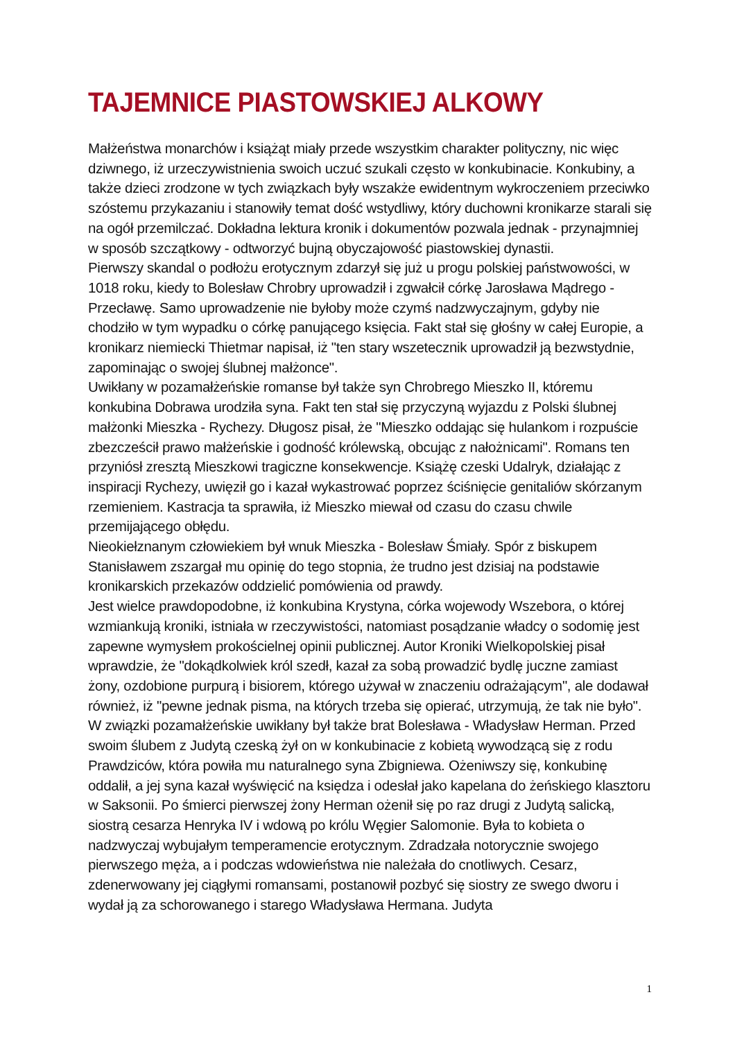TAJEMNICE PIASTOWSKIEJ ALKOWY
Małżeństwa monarchów i książąt miały przede wszystkim charakter polityczny, nic więc dziwnego, iż urzeczywistnienia swoich uczuć szukali często w konkubinacie. Konkubiny, a także dzieci zrodzone w tych związkach były wszakże ewidentnym wykroczeniem przeciwko szóstemu przykazaniu i stanowiły temat dość wstydliwy, który duchowni kronikarze starali się na ogół przemilczać. Dokładna lektura kronik i dokumentów pozwala jednak - przynajmniej w sposób szczątkowy - odtworzyć bujną obyczajowość piastowskiej dynastii.
Pierwszy skandal o podłożu erotycznym zdarzył się już u progu polskiej państwowości, w 1018 roku, kiedy to Bolesław Chrobry uprowadził i zgwałcił córkę Jarosława Mądrego - Przecławę. Samo uprowadzenie nie byłoby może czymś nadzwyczajnym, gdyby nie chodziło w tym wypadku o córkę panującego księcia. Fakt stał się głośny w całej Europie, a kronikarz niemiecki Thietmar napisał, iż "ten stary wszetecznik uprowadził ją bezwstydnie, zapominając o swojej ślubnej małżonce".
Uwikłany w pozamałżeńskie romanse był także syn Chrobrego Mieszko II, któremu konkubina Dobrawa urodziła syna. Fakt ten stał się przyczyną wyjazdu z Polski ślubnej małżonki Mieszka - Rychezy. Długosz pisał, że "Mieszko oddając się hulankom i rozpuście zbezcześcił prawo małżeńskie i godność królewską, obcując z nałożnicami". Romans ten przyniósł zresztą Mieszkowi tragiczne konsekwencje. Książę czeski Udalryk, działając z inspiracji Rychezy, uwięził go i kazał wykastrować poprzez ściśnięcie genitaliów skórzanym rzemieniem. Kastracja ta sprawiła, iż Mieszko miewał od czasu do czasu chwile przemijającego obłędu.
Nieokiełznanym człowiekiem był wnuk Mieszka - Bolesław Śmiały. Spór z biskupem Stanisławem zszargał mu opinię do tego stopnia, że trudno jest dzisiaj na podstawie kronikarskich przekazów oddzielić pomówienia od prawdy.
Jest wielce prawdopodobne, iż konkubina Krystyna, córka wojewody Wszebora, o której wzmiankują kroniki, istniała w rzeczywistości, natomiast posądzanie władcy o sodomię jest zapewne wymysłem prokościelnej opinii publicznej. Autor Kroniki Wielkopolskiej pisał wprawdzie, że "dokądkolwiek król szedł, kazał za sobą prowadzić bydlę juczne zamiast żony, ozdobione purpurą i bisiorem, którego używał w znaczeniu odrażającym", ale dodawał również, iż "pewne jednak pisma, na których trzeba się opierać, utrzymują, że tak nie było".
W związki pozamałżeńskie uwikłany był także brat Bolesława - Władysław Herman. Przed swoim ślubem z Judytą czeską żył on w konkubinacie z kobietą wywodzącą się z rodu Prawdziców, która powiła mu naturalnego syna Zbigniewa. Ożeniwszy się, konkubinę oddalił, a jej syna kazał wyświęcić na księdza i odesłał jako kapelana do żeńskiego klasztoru w Saksonii. Po śmierci pierwszej żony Herman ożenił się po raz drugi z Judytą salicką, siostrą cesarza Henryka IV i wdową po królu Węgier Salomonie. Była to kobieta o nadzwyczaj wybujałym temperamencie erotycznym. Zdradzała notorycznie swojego pierwszego męża, a i podczas wdowieństwa nie należała do cnotliwych. Cesarz, zdenerwowany jej ciągłymi romansami, postanowił pozbyć się siostry ze swego dworu i wydał ją za schorowanego i starego Władysława Hermana. Judyta
1